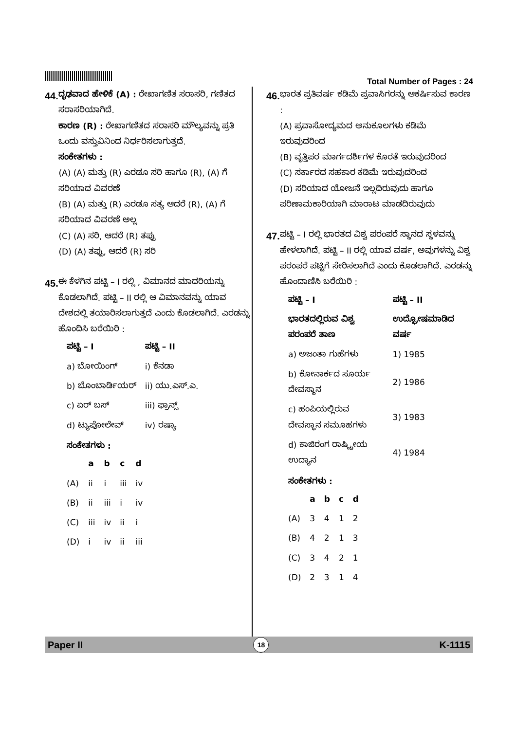Total Number of Pages : 24
44.
ದೃಢವಾದ ಹೇಳಿಕೆ (A) : ರೇಖಾಗಣಿತ ಸರಾಸರಿ, ಗಣಿತದ ಸರಾಸರಿಯಾಗಿದೆ.
ಕಾರಣ (R) : ರೇಖಾಗಣಿತದ ಸರಾಸರಿ ಮೌಲ್ಯವನ್ನು ಪ್ರತಿ ಒಂದು ವಸ್ತುವಿನಿಂದ ನಿರ್ಧರಿಸಲಾಗುತ್ತದೆ.
ಸಂಕೇತಗಳು :
(A) (A) ಮತ್ತು (R) ಎರಡೂ ಸರಿ ಹಾಗೂ (R), (A) ಗೆ ಸರಿಯಾದ ವಿವರಣೆ
(B) (A) ಮತ್ತು (R) ಎರಡೂ ಸತ್ಯ ಆದರೆ (R), (A) ಗೆ ಸರಿಯಾದ ವಿವರಣೆ ಅಲ್ಲ
(C) (A) ಸರಿ, ಆದರೆ (R) ತಪ್ಪು
(D) (A) ತಪ್ಪು, ಆದರೆ (R) ಸರಿ
45.
ಈ ಕೆಳಗಿನ ಪಟ್ಟಿ – I ರಲ್ಲಿ , ವಿಮಾನದ ಮಾದರಿಯನ್ನು ಕೊಡಲಾಗಿದೆ. ಪಟ್ಟಿ – II ರಲ್ಲಿ ಆ ವಿಮಾನವನ್ನು ಯಾವ ದೇಶದಲ್ಲಿ ತಯಾರಿಸಲಾಗುತ್ತದೆ ಎಂದು ಕೊಡಲಾಗಿದೆ. ಎರಡನ್ನು ಹೊಂದಿಸಿ ಬರೆಯಿರಿ :
| ಪಟ್ಟಿ – I | ಪಟ್ಟಿ – II |
| --- | --- |
| a) ಬೋಯಿಂಗ್ | i) ಕೆನಡಾ |
| b) ಬೊಂಬಾರ್ಡಿಯರ್ | ii) ಯು.ಎಸ್.ಎ. |
| c) ಏರ್ ಬಸ್ | iii) ಫ್ರಾನ್ಸ್ |
| d) ಟ್ಯುಪೋಲೇವ್ | iv) ರಷ್ಯಾ |
ಸಂಕೇತಗಳು :
| | a | b | c | d |
| --- | --- | --- | --- | --- |
| (A) | ii | i | iii | iv |
| (B) | ii | iii | i | iv |
| (C) | iii | iv | ii | i |
| (D) | i | iv | ii | iii |
46.
ಭಾರತ ಪ್ರತಿವರ್ಷ ಕಡಿಮೆ ಪ್ರವಾಸಿಗರನ್ನು ಆಕರ್ಷಿಸುವ ಕಾರಣ :
(A) ಪ್ರವಾಸೋದ್ಯಮದ ಅನುಕೂಲಗಳು ಕಡಿಮೆ ಇರುವುದರಿಂದ
(B) ವೃತ್ತಿಪರ ಮಾರ್ಗದರ್ಶಿಗಳ ಕೊರತೆ ಇರುವುದರಿಂದ
(C) ಸರ್ಕಾರದ ಸಹಕಾರ ಕಡಿಮೆ ಇರುವುದರಿಂದ
(D) ಸರಿಯಾದ ಯೋಜನೆ ಇಲ್ಲದಿರುವುದು ಹಾಗೂ ಪರಿಣಾಮಕಾರಿಯಾಗಿ ಮಾರಾಟ ಮಾಡದಿರುವುದು
47.
ಪಟ್ಟಿ – I ರಲ್ಲಿ ಭಾರತದ ವಿಶ್ವ ಪರಂಪರೆ ಸ್ಥಾನದ ಸ್ಥಳವನ್ನು ಹೇಳಲಾಗಿದೆ. ಪಟ್ಟಿ – II ರಲ್ಲಿ ಯಾವ ವರ್ಷ, ಅವುಗಳನ್ನು ವಿಶ್ವ ಪರಂಪರೆ ಪಟ್ಟಿಗೆ ಸೇರಿಸಲಾಗಿದೆ ಎಂದು ಕೊಡಲಾಗಿದೆ. ಎರಡನ್ನು ಹೊಂದಾಣಿಸಿ ಬರೆಯಿರಿ :
| ಪಟ್ಟಿ – I | ಪಟ್ಟಿ – II |
| --- | --- |
| ಭಾರತದಲ್ಲಿರುವ ವಿಶ್ವ ಪರಂಪರೆ ತಾಣ | ಉದ್ಘೋಷಮಾಡಿದ ವರ್ಷ |
| a) ಅಜಂತಾ ಗುಹೆಗಳು | 1) 1985 |
| b) ಕೋನಾರ್ಕದ ಸೂರ್ಯ ದೇವಸ್ಥಾನ | 2) 1986 |
| c) ಹಂಪಿಯಲ್ಲಿರುವ ದೇವಸ್ಥಾನ ಸಮೂಹಗಳು | 3) 1983 |
| d) ಕಾಜಿರಂಗ ರಾಷ್ಟ್ರೀಯ ಉದ್ಯಾನ | 4) 1984 |
ಸಂಕೇತಗಳು :
| | a | b | c | d |
| --- | --- | --- | --- | --- |
| (A) | 3 | 4 | 1 | 2 |
| (B) | 4 | 2 | 1 | 3 |
| (C) | 3 | 4 | 2 | 1 |
| (D) | 2 | 3 | 1 | 4 |
Paper II 18 K-1115